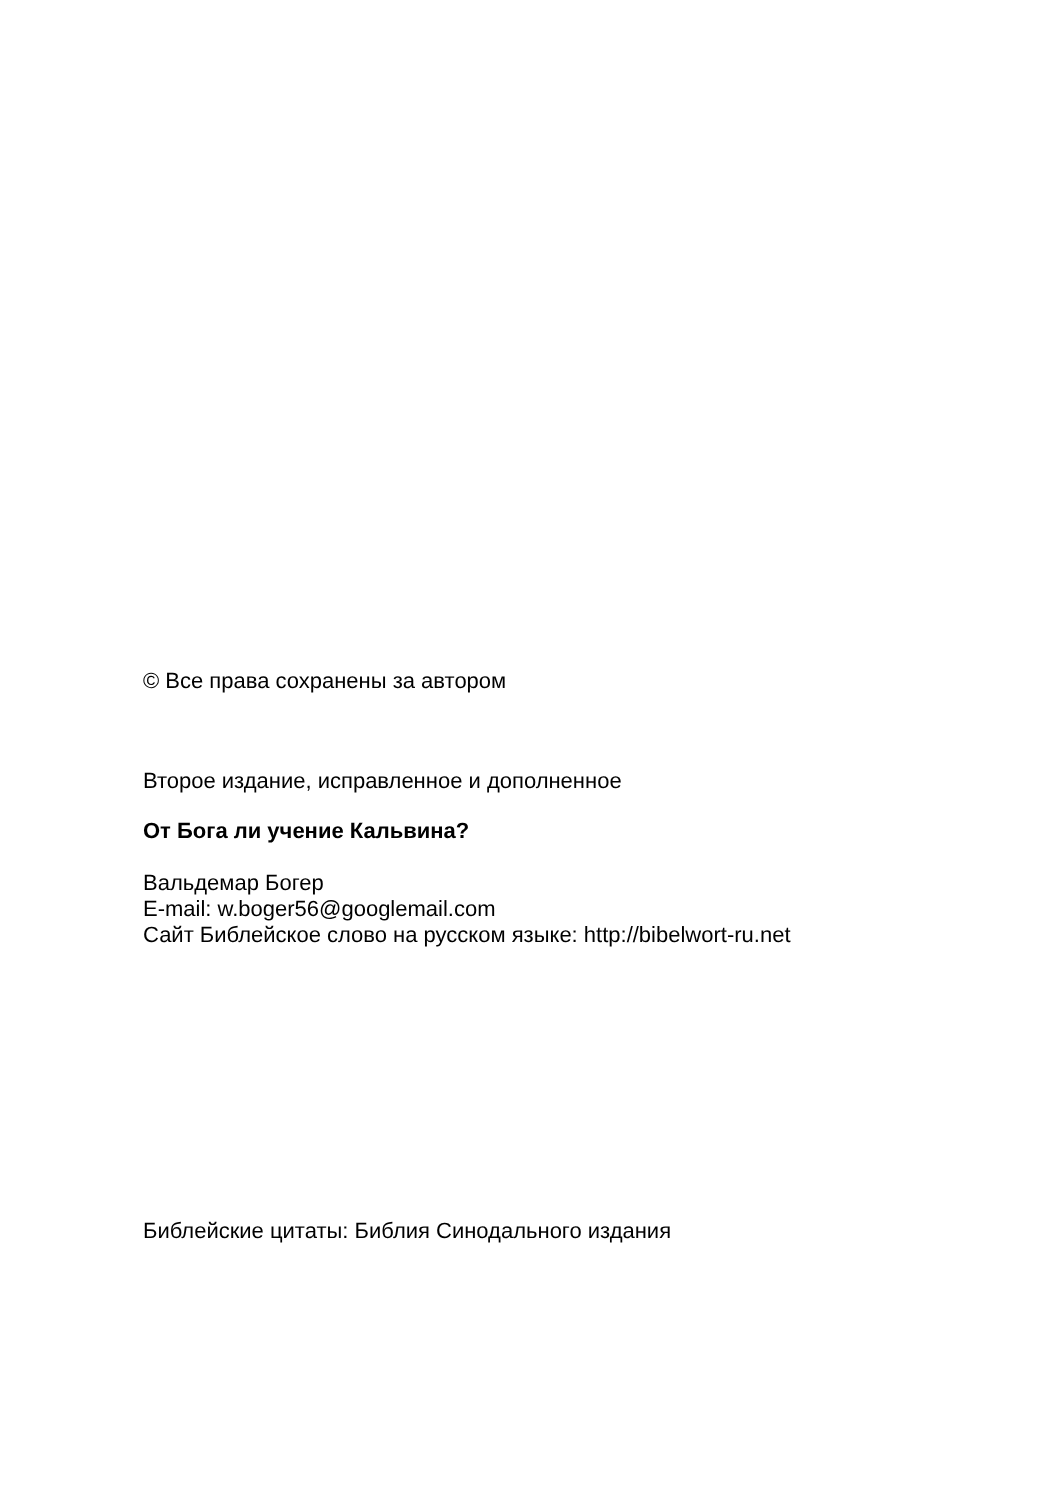© Все права сохранены за автором
Второе издание, исправленное и дополненное
От Бога ли учение Кальвина?
Вальдемар Богер
E-mail: w.boger56@googlemail.com
Сайт Библейское слово на русском языке: http://bibelwort-ru.net
Библейские цитаты: Библия Синодального издания